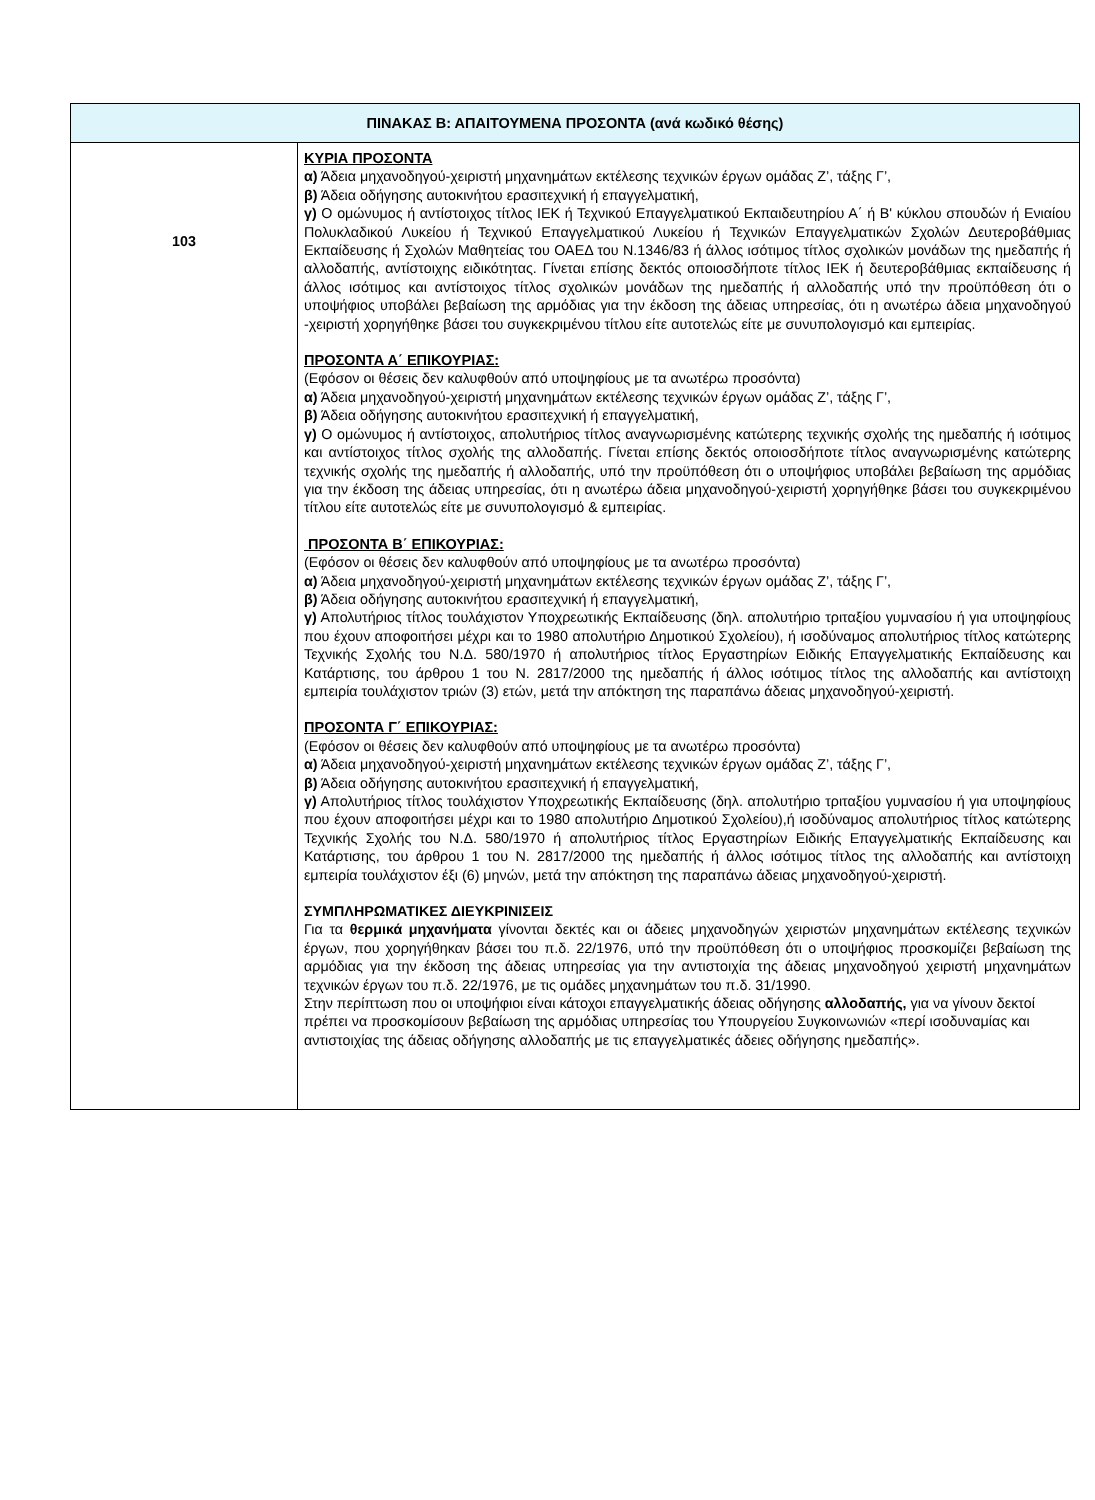| ΠΙΝΑΚΑΣ Β: ΑΠΑΙΤΟΥΜΕΝΑ ΠΡΟΣΟΝΤΑ (ανά κωδικό θέσης) | |
| --- | --- |
| 103 | ΚΥΡΙΑ ΠΡΟΣΟΝΤΑ α) Άδεια μηχανοδηγού-χειριστή μηχανημάτων εκτέλεσης τεχνικών έργων ομάδας Ζ’, τάξης Γ’, β) Άδεια οδήγησης αυτοκινήτου ερασιτεχνική ή επαγγελματική, γ) Ο ομώνυμος ή αντίστοιχος τίτλος ΙΕΚ ή Τεχνικού Επαγγελματικού Εκπαιδευτηρίου Α΄ ή Β' κύκλου σπουδών ή Ενιαίου Πολυκλαδικού Λυκείου ή Τεχνικού Επαγγελματικού Λυκείου ή Τεχνικών Επαγγελματικών Σχολών Δευτεροβάθμιας Εκπαίδευσης ή Σχολών Μαθητείας του ΟΑΕΔ του Ν.1346/83 ή άλλος ισότιμος τίτλος σχολικών μονάδων της ημεδαπής ή αλλοδαπής, αντίστοιχης ειδικότητας. Γίνεται επίσης δεκτός οποιοσδήποτε τίτλος ΙΕΚ ή δευτεροβάθμιας εκπαίδευσης ή άλλος ισότιμος και αντίστοιχος τίτλος σχολικών μονάδων της ημεδαπής ή αλλοδαπής υπό την προϋπόθεση ότι ο υποψήφιος υποβάλει βεβαίωση της αρμόδιας για την έκδοση της άδειας υπηρεσίας, ότι η ανωτέρω άδεια μηχανοδηγού -χειριστή χορηγήθηκε βάσει του συγκεκριμένου τίτλου είτε αυτοτελώς είτε με συνυπολογισμό και εμπειρίας. ΠΡΟΣΟΝΤΑ Α΄ ΕΠΙΚΟΥΡΙΑΣ: (Εφόσον οι θέσεις δεν καλυφθούν από υποψηφίους με τα ανωτέρω προσόντα) α) Άδεια μηχανοδηγού-χειριστή μηχανημάτων εκτέλεσης τεχνικών έργων ομάδας Ζ’, τάξης Γ’, β) Άδεια οδήγησης αυτοκινήτου ερασιτεχνική ή επαγγελματική, γ) Ο ομώνυμος ή αντίστοιχος, απολυτήριος τίτλος αναγνωρισμένης κατώτερης τεχνικής σχολής της ημεδαπής ή ισότιμος και αντίστοιχος τίτλος σχολής της αλλοδαπής. Γίνεται επίσης δεκτός οποιοσδήποτε τίτλος αναγνωρισμένης κατώτερης τεχνικής σχολής της ημεδαπής ή αλλοδαπής, υπό την προϋπόθεση ότι ο υποψήφιος υποβάλει βεβαίωση της αρμόδιας για την έκδοση της άδειας υπηρεσίας, ότι η ανωτέρω άδεια μηχανοδηγού-χειριστή χορηγήθηκε βάσει του συγκεκριμένου τίτλου είτε αυτοτελώς είτε με συνυπολογισμό & εμπειρίας. ΠΡΟΣΟΝΤΑ Β΄ ΕΠΙΚΟΥΡΙΑΣ: (Εφόσον οι θέσεις δεν καλυφθούν από υποψηφίους με τα ανωτέρω προσόντα) α) Άδεια μηχανοδηγού-χειριστή μηχανημάτων εκτέλεσης τεχνικών έργων ομάδας Ζ’, τάξης Γ’, β) Άδεια οδήγησης αυτοκινήτου ερασιτεχνική ή επαγγελματική, γ) Απολυτήριος τίτλος τουλάχιστον Υποχρεωτικής Εκπαίδευσης (δηλ. απολυτήριο τριταξίου γυμνασίου ή για υποψηφίους που έχουν αποφοιτήσει μέχρι και το 1980 απολυτήριο Δημοτικού Σχολείου), ή ισοδύναμος απολυτήριος τίτλος κατώτερης Τεχνικής Σχολής του Ν.Δ. 580/1970 ή απολυτήριος τίτλος Εργαστηρίων Ειδικής Επαγγελματικής Εκπαίδευσης και Κατάρτισης, του άρθρου 1 του Ν. 2817/2000 της ημεδαπής ή άλλος ισότιμος τίτλος της αλλοδαπής και αντίστοιχη εμπειρία τουλάχιστον τριών (3) ετών, μετά την απόκτηση της παραπάνω άδειας μηχανοδηγού-χειριστή. ΠΡΟΣΟΝΤΑ Γ΄ ΕΠΙΚΟΥΡΙΑΣ: (Εφόσον οι θέσεις δεν καλυφθούν από υποψηφίους με τα ανωτέρω προσόντα) α) Άδεια μηχανοδηγού-χειριστή μηχανημάτων εκτέλεσης τεχνικών έργων ομάδας Ζ’, τάξης Γ’, β) Άδεια οδήγησης αυτοκινήτου ερασιτεχνική ή επαγγελματική, γ) Απολυτήριος τίτλος τουλάχιστον Υποχρεωτικής Εκπαίδευσης (δηλ. απολυτήριο τριταξίου γυμνασίου ή για υποψηφίους που έχουν αποφοιτήσει μέχρι και το 1980 απολυτήριο Δημοτικού Σχολείου),ή ισοδύναμος απολυτήριος τίτλος κατώτερης Τεχνικής Σχολής του Ν.Δ. 580/1970 ή απολυτήριος τίτλος Εργαστηρίων Ειδικής Επαγγελματικής Εκπαίδευσης και Κατάρτισης, του άρθρου 1 του Ν. 2817/2000 της ημεδαπής ή άλλος ισότιμος τίτλος της αλλοδαπής και αντίστοιχη εμπειρία τουλάχιστον έξι (6) μηνών, μετά την απόκτηση της παραπάνω άδειας μηχανοδηγού-χειριστή. ΣΥΜΠΛΗΡΩΜΑΤΙΚΕΣ ΔΙΕΥΚΡΙΝΙΣΕΙΣ Για τα θερμικά μηχανήματα γίνονται δεκτές και οι άδειες μηχανοδηγών χειριστών μηχανημάτων εκτέλεσης τεχνικών έργων, που χορηγήθηκαν βάσει του π.δ. 22/1976, υπό την προϋπόθεση ότι ο υποψήφιος προσκομίζει βεβαίωση της αρμόδιας για την έκδοση της άδειας υπηρεσίας για την αντιστοιχία της άδειας μηχανοδηγού χειριστή μηχανημάτων τεχνικών έργων του π.δ. 22/1976, με τις ομάδες μηχανημάτων του π.δ. 31/1990. Στην περίπτωση που οι υποψήφιοι είναι κάτοχοι επαγγελματικής άδειας οδήγησης αλλοδαπής, για να γίνουν δεκτοί πρέπει να προσκομίσουν βεβαίωση της αρμόδιας υπηρεσίας του Υπουργείου Συγκοινωνιών «περί ισοδυναμίας και αντιστοιχίας της άδειας οδήγησης αλλοδαπής με τις επαγγελματικές άδειες οδήγησης ημεδαπής». |